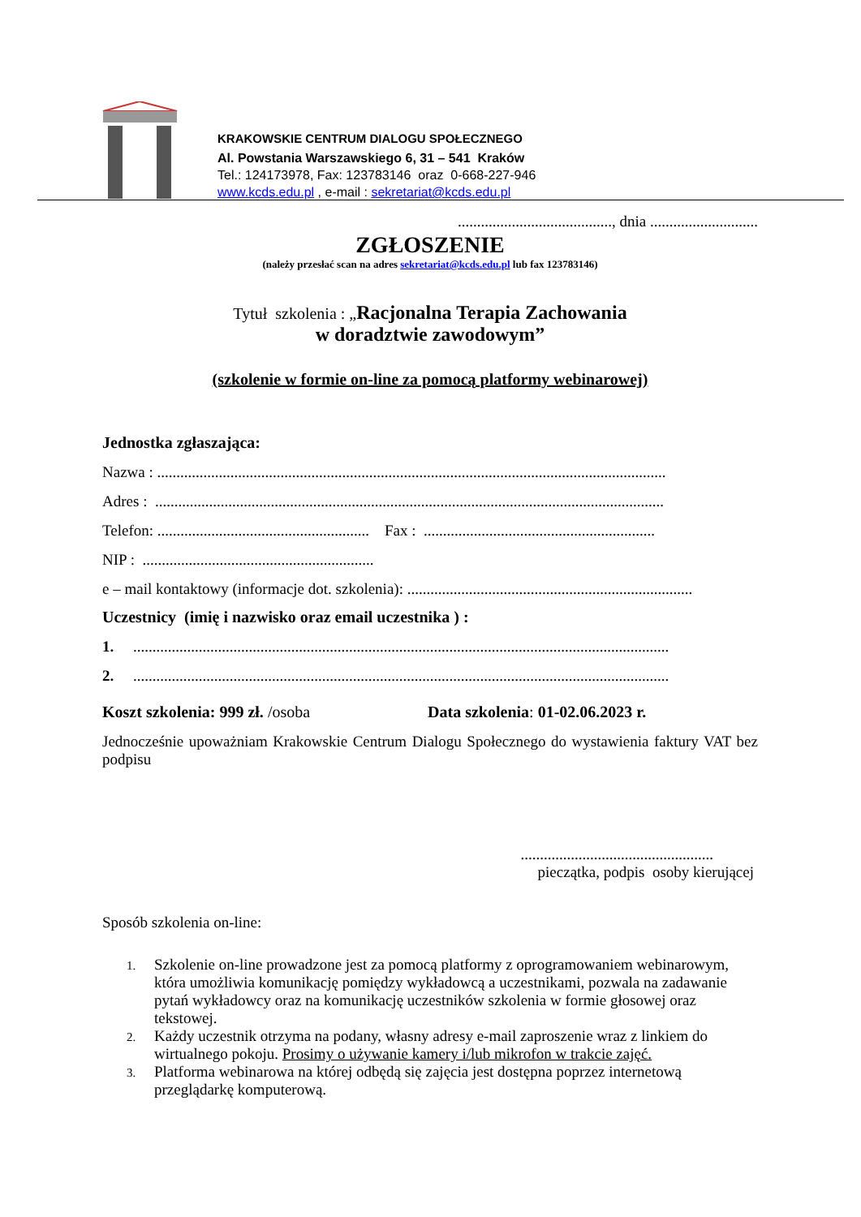KRAKOWSKIE CENTRUM DIALOGU SPOŁECZNEGO
Al. Powstania Warszawskiego 6, 31 – 541 Kraków
Tel.: 124173978, Fax: 123783146 oraz 0-668-227-946
www.kcds.edu.pl , e-mail : sekretariat@kcds.edu.pl
........................................, dnia ............................
ZGŁOSZENIE
(należy przesłać scan na adres sekretariat@kcds.edu.pl lub fax 123783146)
Tytuł szkolenia : „Racjonalna Terapia Zachowania
w doradztwie zawodowym”
(szkolenie w formie on-line za pomocą platformy webinarowej)
Jednostka zgłaszająca:
Nazwa : ....................................................................................................................................
Adres : ....................................................................................................................................
Telefon: ....................................................... Fax : ............................................................
NIP : ............................................................
e – mail kontaktowy (informacje dot. szkolenia): ..........................................................................
Uczestnicy (imię i nazwisko oraz email uczestnika ) :
1. ...........................................................................................................................................
2. ...........................................................................................................................................
Koszt szkolenia: 999 zł. /osoba Data szkolenia: 01-02.06.2023 r.
Jednocześnie upoważniam Krakowskie Centrum Dialogu Społecznego do wystawienia faktury VAT bez podpisu
..................................................
pieczątka, podpis osoby kierującej
Sposób szkolenia on-line:
1. Szkolenie on-line prowadzone jest za pomocą platformy z oprogramowaniem webinarowym, która umożliwia komunikację pomiędzy wykładowcą a uczestnikami, pozwala na zadawanie pytań wykładowcy oraz na komunikację uczestników szkolenia w formie głosowej oraz tekstowej.
2. Każdy uczestnik otrzyma na podany, własny adresy e-mail zaproszenie wraz z linkiem do wirtualnego pokoju. Prosimy o używanie kamery i/lub mikrofon w trakcie zajęć.
3. Platforma webinarowa na której odbędą się zajęcia jest dostępna poprzez internetową przeglądarkę komputerową.